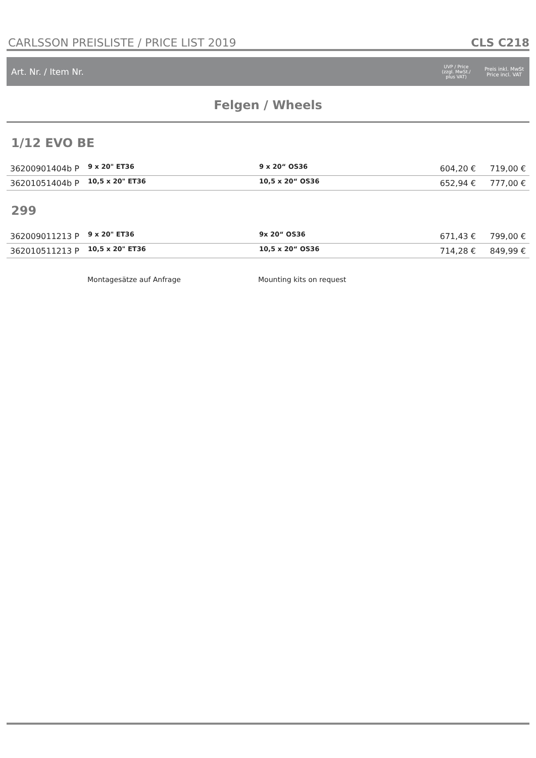CARLSSON PREISLISTE / PRICE LIST 2019 CLS C218
Art. Nr. / Item Nr. UVP / Price
(zzgl. MwSt./
plus VAT) Preis inkl. MwSt
Price incl. VAT
Felgen / Wheels
1/12 EVO BE
| 36200901404b P | 9 x 20" ET36 | 9 x 20“ OS36 | 604,20 € | 719,00 € |
| 36201051404b P | 10,5 x 20" ET36 | 10,5 x 20“ OS36 | 652,94 € | 777,00 € |
299
| 362009011213 P | 9 x 20" ET36 | 9x 20“ OS36 | 671,43 € | 799,00 € |
| 362010511213 P | 10,5 x 20" ET36 | 10,5 x 20“ OS36 | 714,28 € | 849,99 € |
Montagesätze auf Anfrage Mounting kits on request